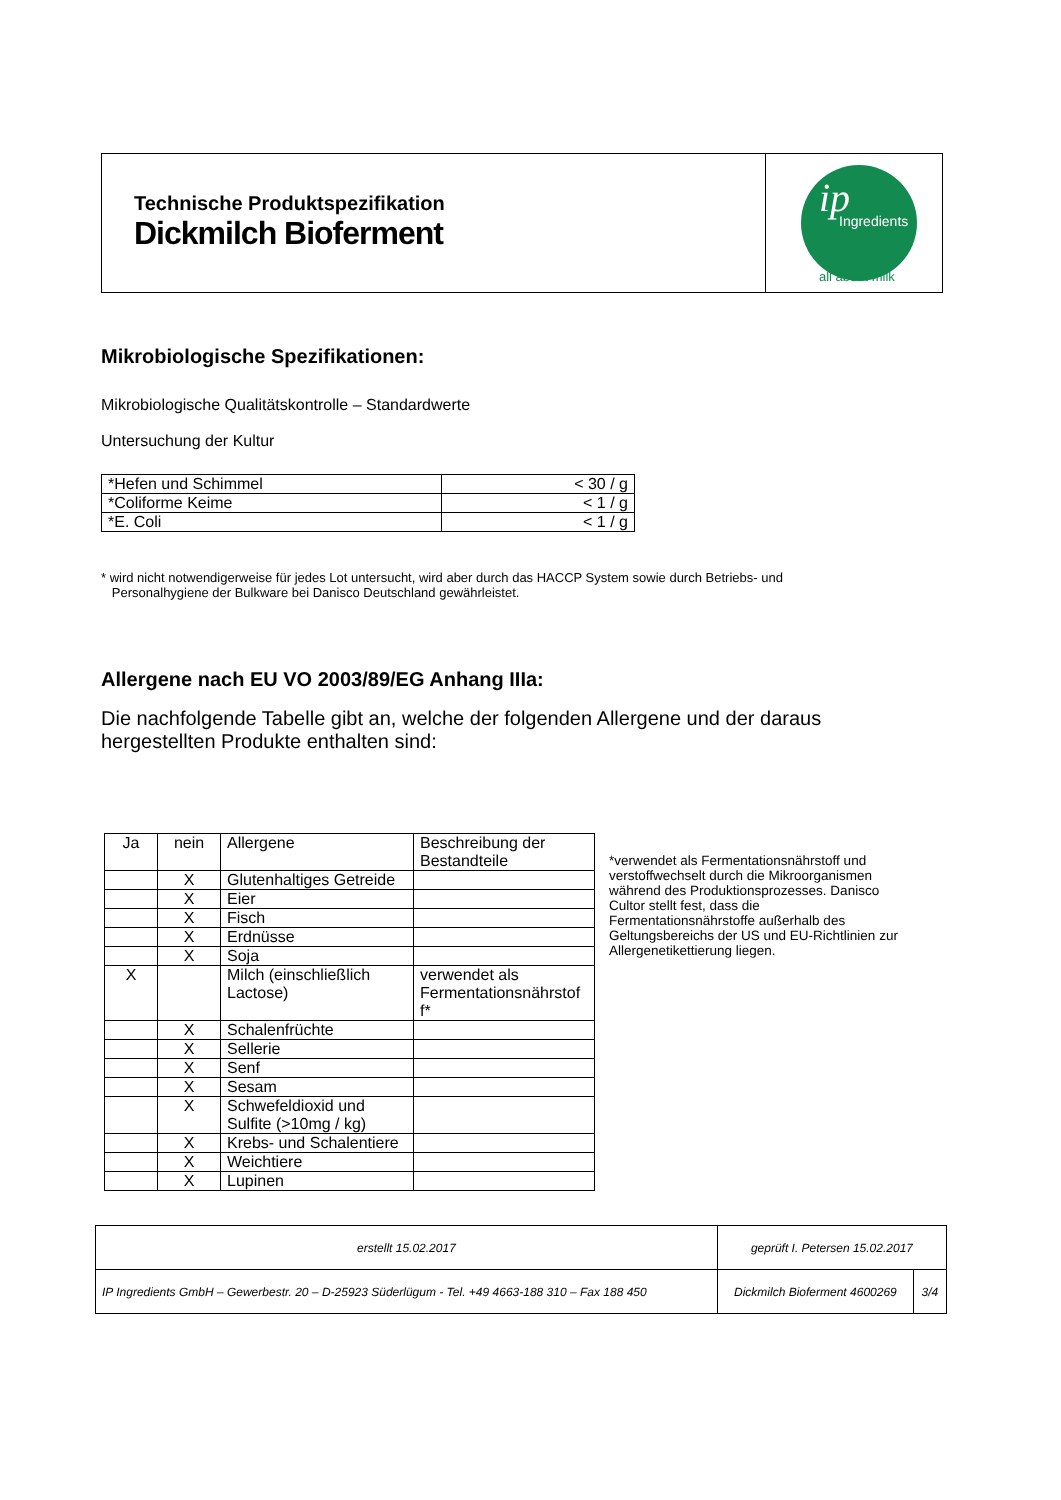Technische Produktspezifikation
Dickmilch Bioferment
Ingredients
ip
all about milk
Mikrobiologische Spezifikationen:
Mikrobiologische Qualitätskontrolle – Standardwerte
Untersuchung der Kultur
| *Hefen und Schimmel | < 30 / g |
| *Coliforme Keime | < 1 / g |
| *E. Coli | < 1 / g |
* wird nicht notwendigerweise für jedes Lot untersucht, wird aber durch das HACCP System sowie durch Betriebs- und
Personalhygiene der Bulkware bei Danisco Deutschland gewährleistet.
Allergene nach EU VO 2003/89/EG Anhang IIIa:
Die nachfolgende Tabelle gibt an, welche der folgenden Allergene und der daraus
hergestellten Produkte enthalten sind:
| Ja | nein | Allergene | Beschreibung der Bestandteile |
| | X | Glutenhaltiges Getreide | |
| | X | Eier | |
| | X | Fisch | |
| | X | Erdnüsse | |
| | X | Soja | |
| X | | Milch (einschließlich Lactose) | verwendet als Fermentationsnährstof f* |
| | X | Schalenfrüchte | |
| | X | Sellerie | |
| | X | Senf | |
| | X | Sesam | |
| | X | Schwefeldioxid und Sulfite (>10mg / kg) | |
| | X | Krebs- und Schalentiere | |
| | X | Weichtiere | |
| | X | Lupinen | |
*verwendet als Fermentationsnährstoff und verstoffwechselt durch die Mikroorganismen während des Produktionsprozesses. Danisco Cultor stellt fest, dass die Fermentationsnährstoffe außerhalb des Geltungsbereichs der US und EU-Richtlinien zur Allergenetikettierung liegen.
| erstellt 15.02.2017 | geprüft I. Petersen 15.02.2017 | |
| IP Ingredients GmbH – Gewerbestr. 20 – D-25923 Süderlügum - Tel. +49 4663-188 310 – Fax 188 450 | Dickmilch Bioferment 4600269 | 3/4 |